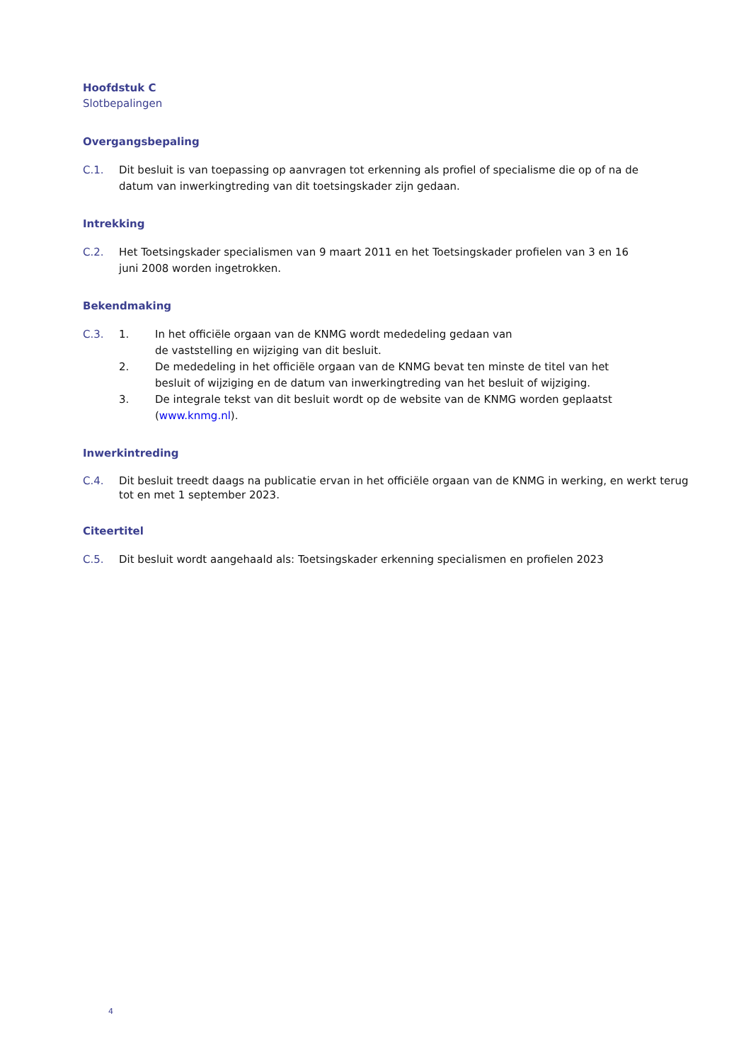Hoofdstuk C
Slotbepalingen
Overgangsbepaling
C.1. Dit besluit is van toepassing op aanvragen tot erkenning als profiel of specialisme die op of na de
datum van inwerkingtreding van dit toetsingskader zijn gedaan.
Intrekking
C.2. Het Toetsingskader specialismen van 9 maart 2011 en het Toetsingskader profielen van 3 en 16
juni 2008 worden ingetrokken.
Bekendmaking
C.3. 1. In het officiële orgaan van de KNMG wordt mededeling gedaan van
de vaststelling en wijziging van dit besluit.
2. De mededeling in het officiële orgaan van de KNMG bevat ten minste de titel van het
besluit of wijziging en de datum van inwerkingtreding van het besluit of wijziging.
3. De integrale tekst van dit besluit wordt op de website van de KNMG worden geplaatst
(www.knmg.nl).
Inwerkintreding
C.4. Dit besluit treedt daags na publicatie ervan in het officiële orgaan van de KNMG in werking, en werkt terug tot en met 1 september 2023.
Citeertitel
C.5. Dit besluit wordt aangehaald als: Toetsingskader erkenning specialismen en profielen 2023
4